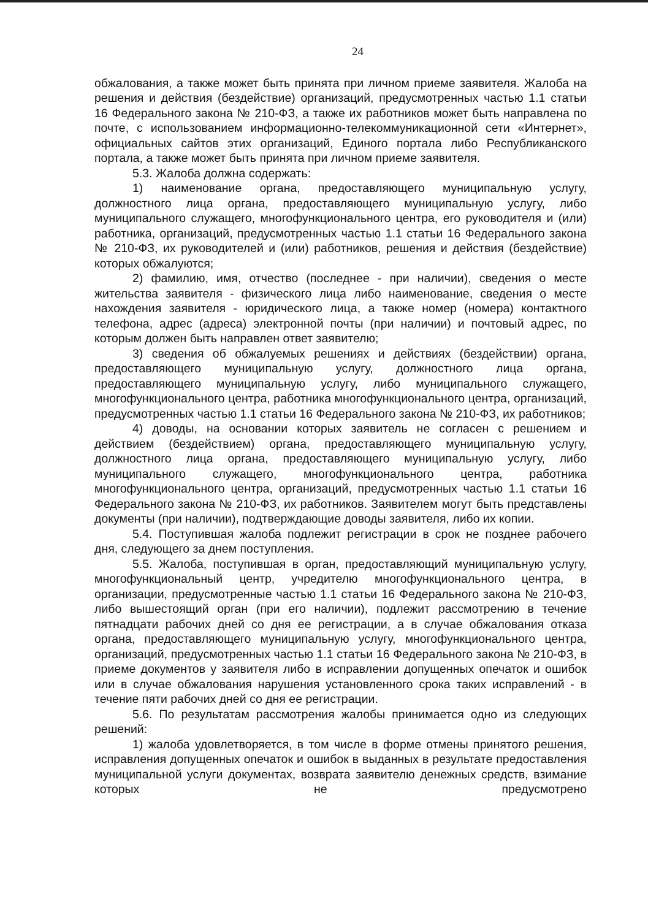24
обжалования, а также может быть принята при личном приеме заявителя. Жалоба на решения и действия (бездействие) организаций, предусмотренных частью 1.1 статьи 16 Федерального закона № 210-ФЗ, а также их работников может быть направлена по почте, с использованием информационно-телекоммуникационной сети «Интернет», официальных сайтов этих организаций, Единого портала либо Республиканского портала, а также может быть принята при личном приеме заявителя.
5.3. Жалоба должна содержать:
1) наименование органа, предоставляющего муниципальную услугу, должностного лица органа, предоставляющего муниципальную услугу, либо муниципального служащего, многофункционального центра, его руководителя и (или) работника, организаций, предусмотренных частью 1.1 статьи 16 Федерального закона № 210-ФЗ, их руководителей и (или) работников, решения и действия (бездействие) которых обжалуются;
2) фамилию, имя, отчество (последнее - при наличии), сведения о месте жительства заявителя - физического лица либо наименование, сведения о месте нахождения заявителя - юридического лица, а также номер (номера) контактного телефона, адрес (адреса) электронной почты (при наличии) и почтовый адрес, по которым должен быть направлен ответ заявителю;
3) сведения об обжалуемых решениях и действиях (бездействии) органа, предоставляющего муниципальную услугу, должностного лица органа, предоставляющего муниципальную услугу, либо муниципального служащего, многофункционального центра, работника многофункционального центра, организаций, предусмотренных частью 1.1 статьи 16 Федерального закона № 210-ФЗ, их работников;
4) доводы, на основании которых заявитель не согласен с решением и действием (бездействием) органа, предоставляющего муниципальную услугу, должностного лица органа, предоставляющего муниципальную услугу, либо муниципального служащего, многофункционального центра, работника многофункционального центра, организаций, предусмотренных частью 1.1 статьи 16 Федерального закона № 210-ФЗ, их работников. Заявителем могут быть представлены документы (при наличии), подтверждающие доводы заявителя, либо их копии.
5.4. Поступившая жалоба подлежит регистрации в срок не позднее рабочего дня, следующего за днем поступления.
5.5. Жалоба, поступившая в орган, предоставляющий муниципальную услугу, многофункциональный центр, учредителю многофункционального центра, в организации, предусмотренные частью 1.1 статьи 16 Федерального закона № 210-ФЗ, либо вышестоящий орган (при его наличии), подлежит рассмотрению в течение пятнадцати рабочих дней со дня ее регистрации, а в случае обжалования отказа органа, предоставляющего муниципальную услугу, многофункционального центра, организаций, предусмотренных частью 1.1 статьи 16 Федерального закона № 210-ФЗ, в приеме документов у заявителя либо в исправлении допущенных опечаток и ошибок или в случае обжалования нарушения установленного срока таких исправлений - в течение пяти рабочих дней со дня ее регистрации.
5.6. По результатам рассмотрения жалобы принимается одно из следующих решений:
1) жалоба удовлетворяется, в том числе в форме отмены принятого решения, исправления допущенных опечаток и ошибок в выданных в результате предоставления муниципальной услуги документах, возврата заявителю денежных средств, взимание которых не предусмотрено